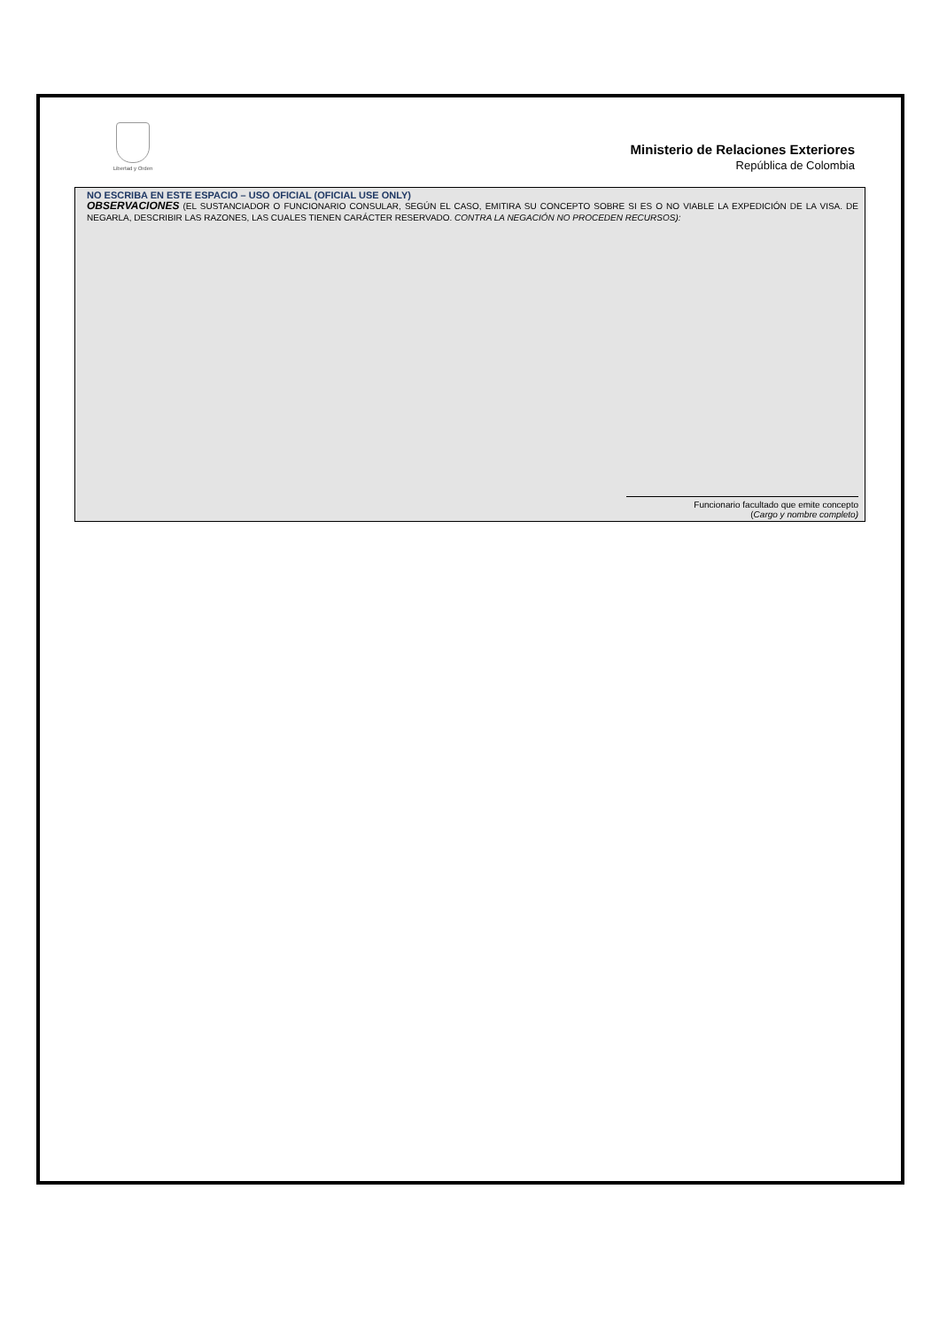Libertad y Orden
Ministerio de Relaciones Exteriores
República de Colombia
NO ESCRIBA EN ESTE ESPACIO – USO OFICIAL (OFICIAL USE ONLY)
OBSERVACIONES (EL SUSTANCIADOR O FUNCIONARIO CONSULAR, SEGÚN EL CASO, EMITIRA SU CONCEPTO SOBRE SI ES O NO VIABLE LA EXPEDICIÓN DE LA VISA. DE NEGARLA, DESCRIBIR LAS RAZONES, LAS CUALES TIENEN CARÁCTER RESERVADO. CONTRA LA NEGACIÓN NO PROCEDEN RECURSOS):
Funcionario facultado que emite concepto
(Cargo y nombre completo)